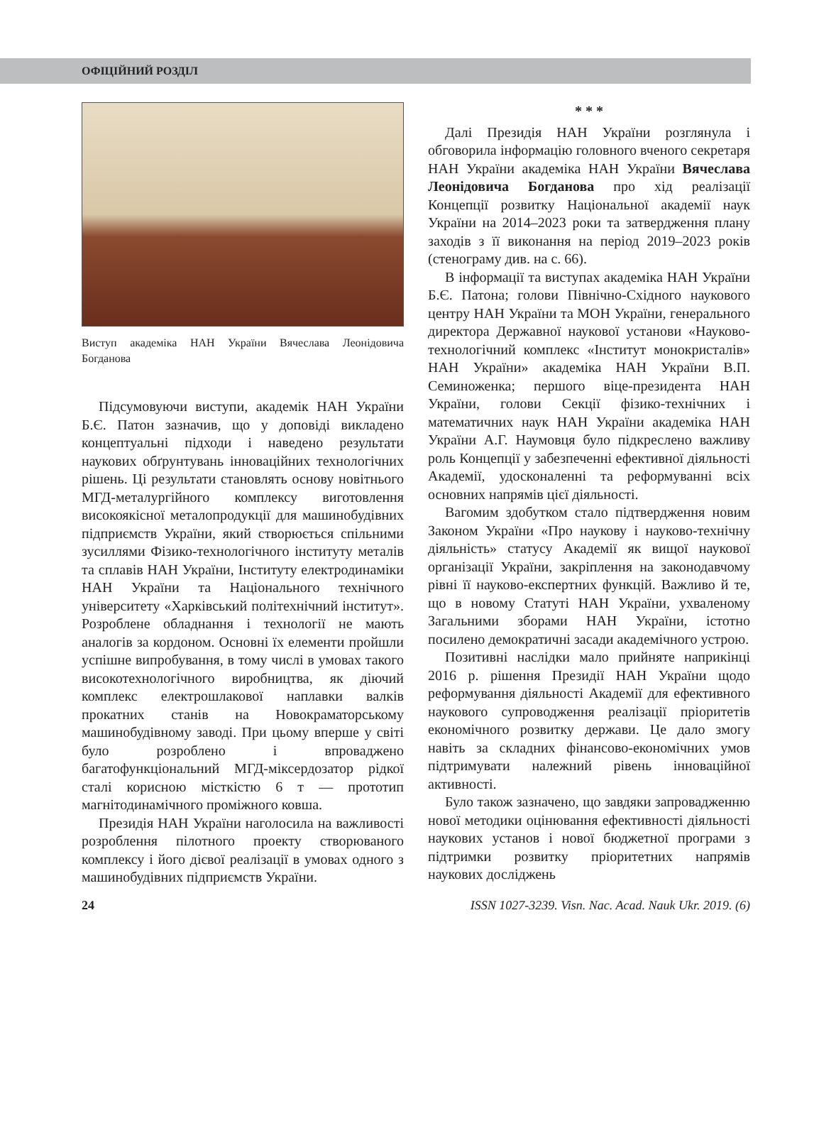ОФІЦІЙНИЙ РОЗДІЛ
Виступ академіка НАН України Вячеслава Леонідовича Богданова
Підсумовуючи виступи, академік НАН України Б.Є. Патон зазначив, що у доповіді викладено концептуальні підходи і наведено результати наукових обґрунтувань інноваційних технологічних рішень. Ці результати становлять основу новітнього МГД-металургійного комплексу виготовлення високоякісної металопродукції для машинобудівних підприємств України, який створюється спільними зусиллями Фізико-технологічного інституту металів та сплавів НАН України, Інституту електродинаміки НАН України та Національного технічного університету «Харківський політехнічний інститут». Розроблене обладнання і технології не мають аналогів за кордоном. Основні їх елементи пройшли успішне випробування, в тому числі в умовах такого високотехнологічного виробництва, як діючий комплекс електрошлакової наплавки валків прокатних станів на Новокраматорському машинобудівному заводі. При цьому вперше у світі було розроблено і впроваджено багатофункціональний МГД-міксердозатор рідкої сталі корисною місткістю 6 т — прототип магнітодинамічного проміжного ковша.
Президія НАН України наголосила на важливості розроблення пілотного проекту створюваного комплексу і його дієвої реалізації в умовах одного з машинобудівних підприємств України.
* * *
Далі Президія НАН України розглянула і обговорила інформацію головного вченого секретаря НАН України академіка НАН України Вячеслава Леонідовича Богданова про хід реалізації Концепції розвитку Національної академії наук України на 2014–2023 роки та затвердження плану заходів з її виконання на період 2019–2023 років (стенограму див. на с. 66).
В інформації та виступах академіка НАН України Б.Є. Патона; голови Північно-Східного наукового центру НАН України та МОН України, генерального директора Державної наукової установи «Науково-технологічний комплекс «Інститут монокристалів» НАН України» академіка НАН України В.П. Семиноженка; першого віце-президента НАН України, голови Секції фізико-технічних і математичних наук НАН України академіка НАН України А.Г. Наумовця було підкреслено важливу роль Концепції у забезпеченні ефективної діяльності Академії, удосконаленні та реформуванні всіх основних напрямів цієї діяльності.
Вагомим здобутком стало підтвердження новим Законом України «Про наукову і науково-технічну діяльність» статусу Академії як вищої наукової організації України, закріплення на законодавчому рівні її науково-експертних функцій. Важливо й те, що в новому Статуті НАН України, ухваленому Загальними зборами НАН України, істотно посилено демократичні засади академічного устрою.
Позитивні наслідки мало прийняте наприкінці 2016 р. рішення Президії НАН України щодо реформування діяльності Академії для ефективного наукового супроводження реалізації пріоритетів економічного розвитку держави. Це дало змогу навіть за складних фінансово-економічних умов підтримувати належний рівень інноваційної активності.
Було також зазначено, що завдяки запровадженню нової методики оцінювання ефективності діяльності наукових установ і нової бюджетної програми з підтримки розвитку пріоритетних напрямів наукових досліджень
24 ISSN 1027-3239. Visn. Nac. Acad. Nauk Ukr. 2019. (6)